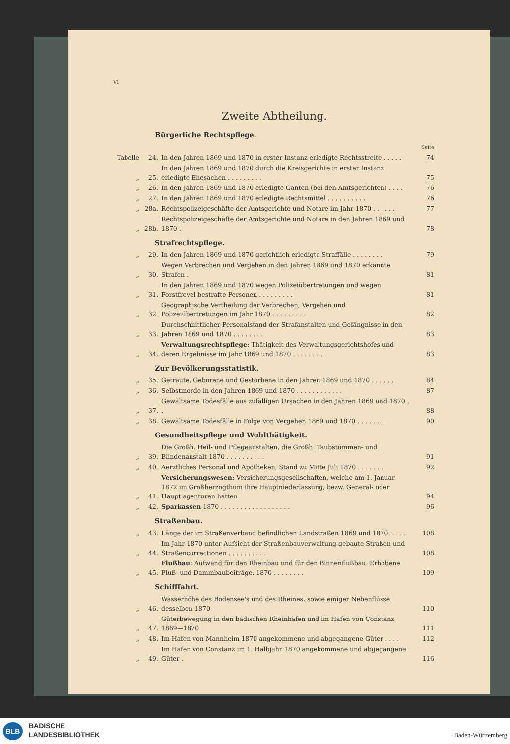VI
Zweite Abtheilung.
Bürgerliche Rechtspflege.
| | | | Seite |
| Tabelle | 24. | In den Jahren 1869 und 1870 in erster Instanz erledigte Rechtsstreite . . . . . | 74 |
| „ | 25. | In den Jahren 1869 und 1870 durch die Kreisgerichte in erster Instanz erledigte Ehesachen . . . . . . . . . | 75 |
| „ | 26. | In den Jahren 1869 und 1870 erledigte Ganten (bei den Amtsgerichten) . . . . | 76 |
| „ | 27. | In den Jahren 1869 und 1870 erledigte Rechtsmittel . . . . . . . . . . | 76 |
| „ | 28a. | Rechtspolizeigeschäfte der Amtsgerichte und Notare im Jahr 1870 . . . . . . | 77 |
| „ | 28b. | Rechtspolizeigeschäfte der Amtsgerichte und Notare in den Jahren 1869 und 1870 . | 78 |
Strafrechtspflege.
| „ | 29. | In den Jahren 1869 und 1870 gerichtlich erledigte Straffälle . . . . . . . . | 79 |
| „ | 30. | Wegen Verbrechen und Vergehen in den Jahren 1869 und 1870 erkannte Strafen . | 81 |
| „ | 31. | In den Jahren 1869 und 1870 wegen Polizeiübertretungen und wegen Forstfrevel bestrafte Personen . . . . . . . . . | 81 |
| „ | 32. | Geographische Vertheilung der Verbrechen, Vergehen und Polizeiübertretungen im Jahr 1870 . . . . . . . . . | 82 |
| „ | 33. | Durchschnittlicher Personalstand der Strafanstalten und Gefängnisse in den Jahren 1869 und 1870 . . . . . . . . | 83 |
| „ | 34. | Verwaltungsrechtspflege: Thätigkeit des Verwaltungsgerichtshofes und deren Ergebnisse im Jahr 1869 und 1870 . . . . . . . . | 83 |
Zur Bevölkerungsstatistik.
| „ | 35. | Getraute, Geborene und Gestorbene in den Jahren 1869 und 1870 . . . . . . | 84 |
| „ | 36. | Selbstmorde in den Jahren 1869 und 1870 . . . . . . . . . . . . | 87 |
| „ | 37. | Gewaltsame Todesfälle aus zufälligen Ursachen in den Jahren 1869 und 1870 . . | 88 |
| „ | 38. | Gewaltsame Todesfälle in Folge von Vergehen 1869 und 1870 . . . . . . . | 90 |
Gesundheitspflege und Wohlthätigkeit.
| „ | 39. | Die Großh. Heil- und Pflegeanstalten, die Großh. Taubstummen- und Blindenanstalt 1870 . . . . . . . . . . | 91 |
| „ | 40. | Aerztliches Personal und Apotheken, Stand zu Mitte Juli 1870 . . . . . . . | 92 |
| „ | 41. | Versicherungswesen: Versicherungsgesellschaften, welche am 1. Januar 1872 im Großherzogthum ihre Hauptniederlassung, bezw. General- oder Haupt.agenturen hatten | 94 |
| „ | 42. | Sparkassen 1870 . . . . . . . . . . . . . . . . . . | 96 |
Straßenbau.
| „ | 43. | Länge der im Straßenverband befindlichen Landstraßen 1869 und 1870. . . . . | 108 |
| „ | 44. | Im Jahr 1870 unter Aufsicht der Straßenbauverwaltung gebaute Straßen und Straßencorrectionen . . . . . . . . . . | 108 |
| „ | 45. | Flußbau: Aufwand für den Rheinbau und für den Binnenflußbau. Erhobene Fluß- und Dammbaubeiträge. 1870 . . . . . . . . | 109 |
Schifffahrt.
| „ | 46. | Wasserhöhe des Bodensee's und des Rheines, sowie einiger Nebenflüsse desselben 1870 | 110 |
| „ | 47. | Güterbewegung in den badischen Rheinhäfen und im Hafen von Constanz 1869—1870 | 111 |
| „ | 48. | Im Hafen von Mannheim 1870 angekommene und abgegangene Güter . . . . | 112 |
| „ | 49. | Im Hafen von Constanz im 1. Halbjahr 1870 angekommene und abgegangene Güter . | 116 |
BLB
BADISCHE
LANDESBIBLIOTHEK
Baden-Württemberg